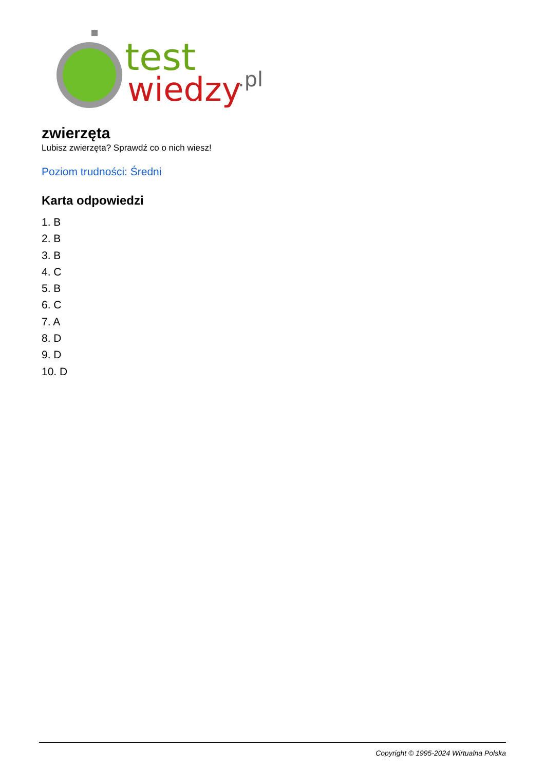test
wiedzy
.pl
zwierzęta
Lubisz zwierzęta? Sprawdź co o nich wiesz!
Poziom trudności: Średni
Karta odpowiedzi
1. B
2. B
3. B
4. C
5. B
6. C
7. A
8. D
9. D
10. D
Copyright © 1995-2024 Wirtualna Polska